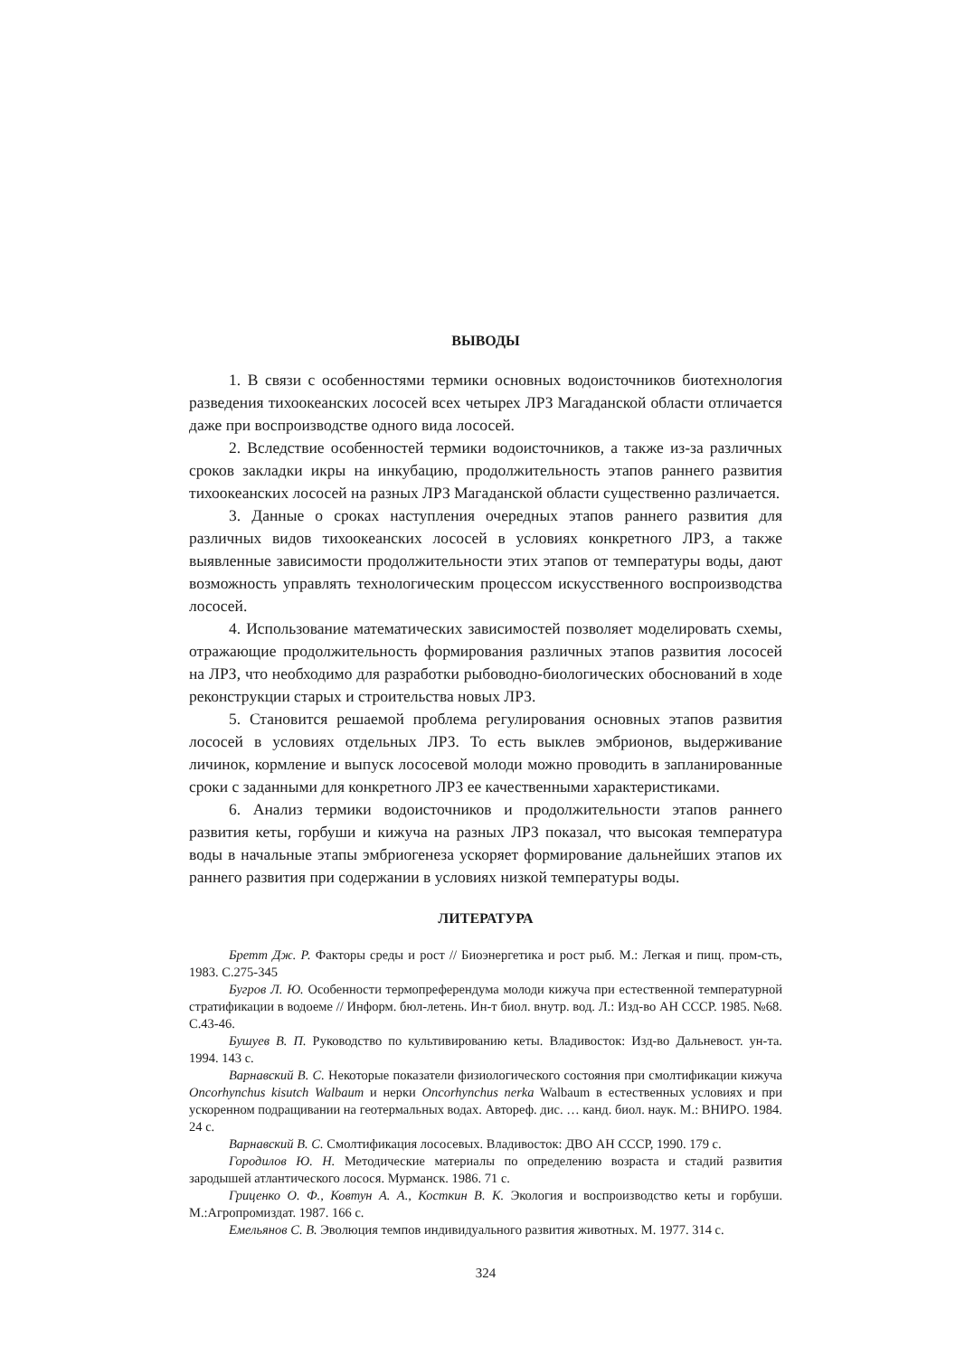ВЫВОДЫ
1. В связи с особенностями термики основных водоисточников биотехнология разведения тихоокеанских лососей всех четырех ЛРЗ Магаданской области отличается даже при воспроизводстве одного вида лососей.
2. Вследствие особенностей термики водоисточников, а также из-за различных сроков закладки икры на инкубацию, продолжительность этапов раннего развития тихоокеанских лососей на разных ЛРЗ Магаданской области существенно различается.
3. Данные о сроках наступления очередных этапов раннего развития для различных видов тихоокеанских лососей в условиях конкретного ЛРЗ, а также выявленные зависимости продолжительности этих этапов от температуры воды, дают возможность управлять технологическим процессом искусственного воспроизводства лососей.
4. Использование математических зависимостей позволяет моделировать схемы, отражающие продолжительность формирования различных этапов развития лососей на ЛРЗ, что необходимо для разработки рыбоводно-биологических обоснований в ходе реконструкции старых и строительства новых ЛРЗ.
5. Становится решаемой проблема регулирования основных этапов развития лососей в условиях отдельных ЛРЗ. То есть выклев эмбрионов, выдерживание личинок, кормление и выпуск лососевой молоди можно проводить в запланированные сроки с заданными для конкретного ЛРЗ ее качественными характеристиками.
6. Анализ термики водоисточников и продолжительности этапов раннего развития кеты, горбуши и кижуча на разных ЛРЗ показал, что высокая температура воды в начальные этапы эмбриогенеза ускоряет формирование дальнейших этапов их раннего развития при содержании в условиях низкой температуры воды.
ЛИТЕРАТУРА
Бретт Дж. Р. Факторы среды и рост // Биоэнергетика и рост рыб. М.: Легкая и пищ. пром-сть, 1983. С.275-345
Бугров Л. Ю. Особенности термопреферендума молоди кижуча при естественной температурной стратификации в водоеме // Информ. бюл-летень. Ин-т биол. внутр. вод. Л.: Изд-во АН СССР. 1985. №68. С.43-46.
Бушуев В. П. Руководство по культивированию кеты. Владивосток: Изд-во Дальневост. ун-та. 1994. 143 с.
Варнавский В. С. Некоторые показатели физиологического состояния при смолтификации кижуча Oncorhynchus kisutch Walbaum и нерки Oncorhynchus nerka Walbaum в естественных условиях и при ускоренном подращивании на геотермальных водах. Автореф. дис. … канд. биол. наук. М.: ВНИРО. 1984. 24 с.
Варнавский В. С. Смолтификация лососевых. Владивосток: ДВО АН СССР, 1990. 179 с.
Городилов Ю. Н. Методические материалы по определению возраста и стадий развития зародышей атлантического лосося. Мурманск. 1986. 71 с.
Гриценко О. Ф., Ковтун А. А., Косткин В. К. Экология и воспроизводство кеты и горбуши. М.:Агропромиздат. 1987. 166 с.
Емельянов С. В. Эволюция темпов индивидуального развития животных. М. 1977. 314 с.
324